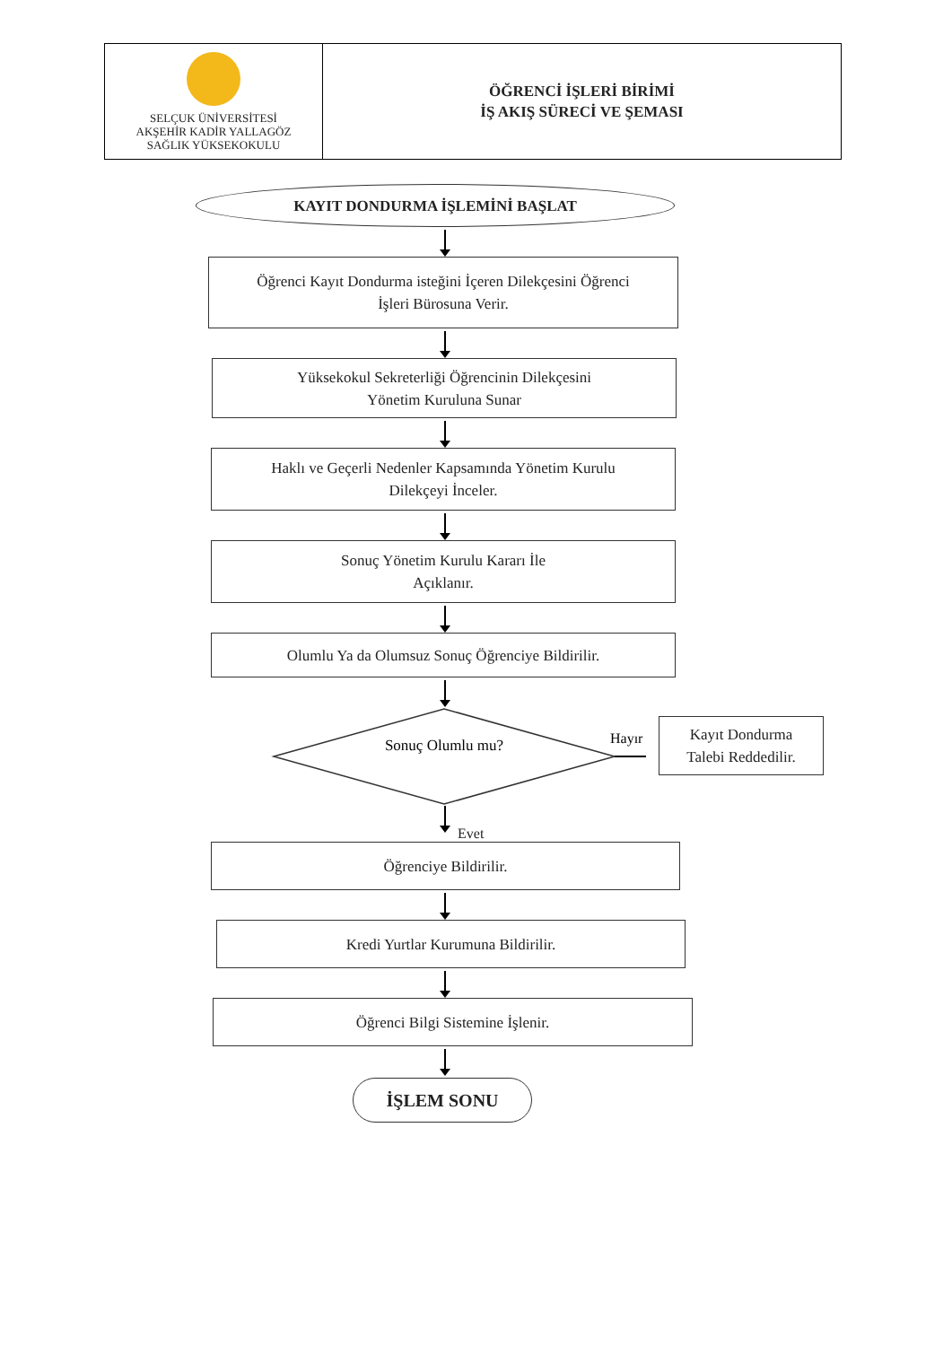| SELÇUK ÜNİVERSİTESİ AKŞEHİR KADİR YALLAGÖZ SAĞLIK YÜKSEKOKULU | ÖĞRENCİ İŞLERİ BİRİMİ İŞ AKIŞ SÜRECİ VE ŞEMASI |
KAYIT DONDURMA İŞLEMİNİ BAŞLAT
Öğrenci Kayıt Dondurma isteğini İçeren Dilekçesini Öğrenci
İşleri Bürosuna Verir.
Yüksekokul Sekreterliği Öğrencinin Dilekçesini
Yönetim Kuruluna Sunar
Haklı ve Geçerli Nedenler Kapsamında Yönetim Kurulu
Dilekçeyi İnceler.
Sonuç Yönetim Kurulu Kararı İle
Açıklanır.
Olumlu Ya da Olumsuz Sonuç Öğrenciye Bildirilir.
Sonuç Olumlu mu?
Hayır
Kayıt Dondurma
Talebi Reddedilir.
Evet
Öğrenciye Bildirilir.
Kredi Yurtlar Kurumuna Bildirilir.
Öğrenci Bilgi Sistemine İşlenir.
İŞLEM SONU